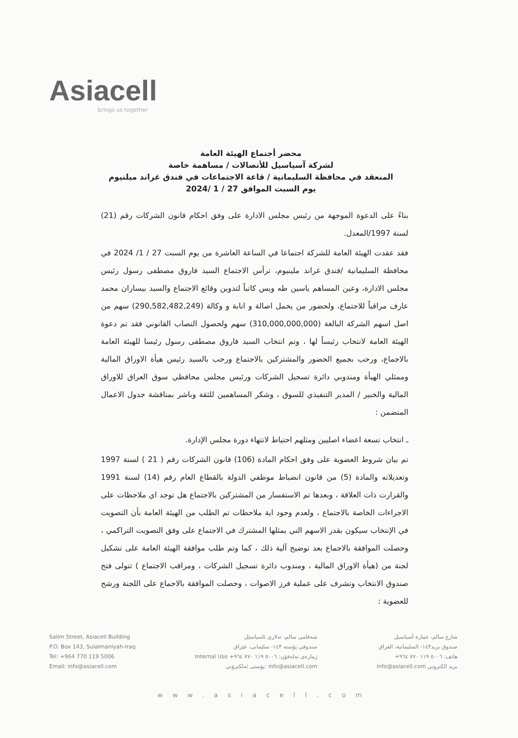Asiacell
brings us together
محضر أجتماع الهيئة العامة
لشركة آسياسيل للأتصالات / مساهمة خاصة
المنعقد في محافظة السليمانية / قاعة الاجتماعات في فندق غراند ميلنيوم
يوم السبت الموافق 27 / 1 /2024
بناءً على الدعوة الموجهة من رئيس مجلس الادارة على وفق احكام قانون الشركات رقم (21) لسنة 1997/المعدل.
فقد عقدت الهيئة العامة للشركة اجتماعا في الساعة العاشرة من يوم السبت 27 / 1/ 2024 في محافظة السليمانية /فندق غراند ملينيوم، ترأس الاجتماع السيد فاروق مصطفى رسول رئيس مجلس الادارة، وعين المساهم ياسين طه ويس كاتباً لتدوين وقائع الاجتماع والسيد بيساران محمد عارف مراقباً للاجتماع، ولحضور من يحمل اصالة و انابة و وكالة (290,582,482,249) سهم من اصل اسهم الشركة البالغة (310,000,000,000) سهم ولحصول النصاب القانوني فقد تم دعوة الهيئة العامة لانتخاب رئيساً لها ، وتم انتخاب السيد فاروق مصطفى رسول رئيسا للهيئة العامة بالاجماع، ورحب بجميع الحضور والمشتركين بالاجتماع ورحب بالسيد رئيس هيأة الاوراق المالية وممثلي الهيأة ومندوبي دائرة تسجيل الشركات ورئيس مجلس محافظي سوق العراق للاوراق المالية والخبير / المدير التنفيذي للسوق ، وشكر المساهمين للثقة وباشر بمناقشة جدول الاعمال المتضمن :
ـ انتخاب تسعة اعضاء اصليين ومثلهم احتياط لانتهاء دورة مجلس الإدارة.
تم بيان شروط العضوية على وفق احكام المادة (106) قانون الشركات رقم ( 21 ) لسنة 1997 وتعديلاته والمادة (5) من قانون انضباط موظفي الدولة بالقطاع العام رقم (14) لسنة 1991 والقرارت ذات العلاقة ، وبعدها تم الاستفسار من المشتركين بالاجتماع هل توجد اي ملاحظات على الاجراءات الخاصة بالاجتماع ، ولعدم وجود اية ملاحظات تم الطلب من الهيئة العامة بأن التصويت في الإنتخاب سيكون بقدر الاسهم التي يمثلها المشترك في الاجتماع على وفق التصويت التراكمي ، وحصلت الموافقة بالاجماع بعد توضيح آلية ذلك ، كما وتم طلب موافقة الهيئة العامة على تشكيل لجنة من (هيأة الاوراق المالية ، ومندوب دائرة تسجيل الشركات ، ومراقب الاجتماع ) تتولى فتح صندوق الانتخاب وتشرف على عملية فرز الاصوات ، وحصلت الموافقة بالاجماع على اللجنة ورشح للعضوية :
Salim Street, Asiacell Building
P.O. Box 143, Sulaimaniyah-Iraq
Tel: +964 770 119 5006
Email: info@asiacell.com
شەقامی سالم، تەلاری ئاسیاسێل
سندوقی پۆستە ١٤٣- سلێمانی، عێراق
ژمارەی تەلەفۆن: ٥٠٠٦ ١١٩ ٧٧٠ ٩٦٤+ Internal Use
info@asiacell.com :پۆستی ئەلکترۆنی
شارع سالم، عمارة آسياسيل
صندوق بريد١٤٣- السليمانية، العراق
هاتف: ٥٠٠٦ ١١٩ ٧٧٠ ٩٦٤+
بريد الكتروني info@asiacell.com
www.asiacell.com